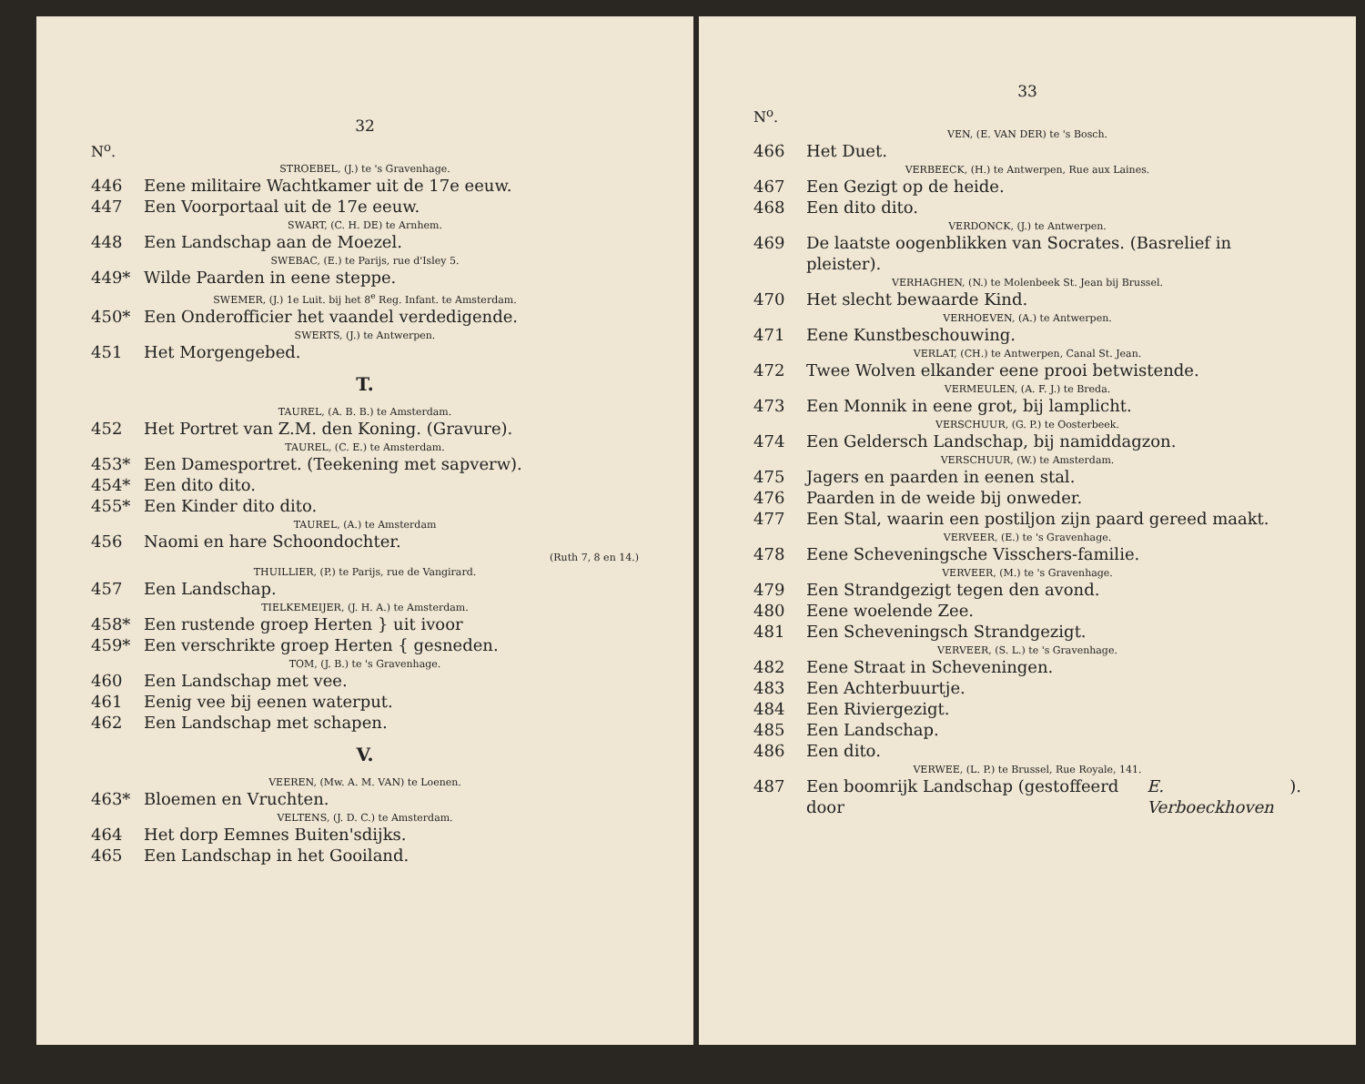32
N<sup>o</sup>.
STROEBEL, (J.) te 's Gravenhage.
446 Eene militaire Wachtkamer uit de 17e eeuw.
447 Een Voorportaal uit de 17e eeuw.
SWART, (C. H. DE) te Arnhem.
448 Een Landschap aan de Moezel.
SWEBAC, (E.) te Parijs, rue d'Isley 5.
449* Wilde Paarden in eene steppe.
SWEMER, (J.) 1e Luit. bij het 8<sup>e</sup> Reg. Infant. te Amsterdam.
450* Een Onderofficier het vaandel verdedigende.
SWERTS, (J.) te Antwerpen.
451 Het Morgengebed.
T.
TAUREL, (A. B. B.) te Amsterdam.
452 Het Portret van Z.M. den Koning. (Gravure).
TAUREL, (C. E.) te Amsterdam.
453* Een Damesportret. (Teekening met sapverw).
454* Een dito dito.
455* Een Kinder dito dito.
TAUREL, (A.) te Amsterdam
456 Naomi en hare Schoondochter.
(Ruth 7, 8 en 14.)
THUILLIER, (P.) te Parijs, rue de Vangirard.
457 Een Landschap.
TIELKEMEIJER, (J. H. A.) te Amsterdam.
458* Een rustende groep Herten } uit ivoor
459* Een verschrikte groep Herten { gesneden.
TOM, (J. B.) te 's Gravenhage.
460 Een Landschap met vee.
461 Eenig vee bij eenen waterput.
462 Een Landschap met schapen.
V.
VEEREN, (Mw. A. M. VAN) te Loenen.
463* Bloemen en Vruchten.
VELTENS, (J. D. C.) te Amsterdam.
464 Het dorp Eemnes Buiten'sdijks.
465 Een Landschap in het Gooiland.
33
N<sup>o</sup>.
VEN, (E. VAN DER) te 's Bosch.
466 Het Duet.
VERBEECK, (H.) te Antwerpen, Rue aux Laines.
467 Een Gezigt op de heide.
468 Een dito dito.
VERDONCK, (J.) te Antwerpen.
469 De laatste oogenblikken van Socrates. (Basrelief in pleister).
VERHAGHEN, (N.) te Molenbeek St. Jean bij Brussel.
470 Het slecht bewaarde Kind.
VERHOEVEN, (A.) te Antwerpen.
471 Eene Kunstbeschouwing.
VERLAT, (CH.) te Antwerpen, Canal St. Jean.
472 Twee Wolven elkander eene prooi betwistende.
VERMEULEN, (A. F. J.) te Breda.
473 Een Monnik in eene grot, bij lamplicht.
VERSCHUUR, (G. P.) te Oosterbeek.
474 Een Geldersch Landschap, bij namiddagzon.
VERSCHUUR, (W.) te Amsterdam.
475 Jagers en paarden in eenen stal.
476 Paarden in de weide bij onweder.
477 Een Stal, waarin een postiljon zijn paard gereed maakt.
VERVEER, (E.) te 's Gravenhage.
478 Eene Scheveningsche Visschers-familie.
VERVEER, (M.) te 's Gravenhage.
479 Een Strandgezigt tegen den avond.
480 Eene woelende Zee.
481 Een Scheveningsch Strandgezigt.
VERVEER, (S. L.) te 's Gravenhage.
482 Eene Straat in Scheveningen.
483 Een Achterbuurtje.
484 Een Riviergezigt.
485 Een Landschap.
486 Een dito.
VERWEE, (L. P.) te Brussel, Rue Royale, 141.
487 Een boomrijk Landschap (gestoffeerd door E. Verboeckhoven).